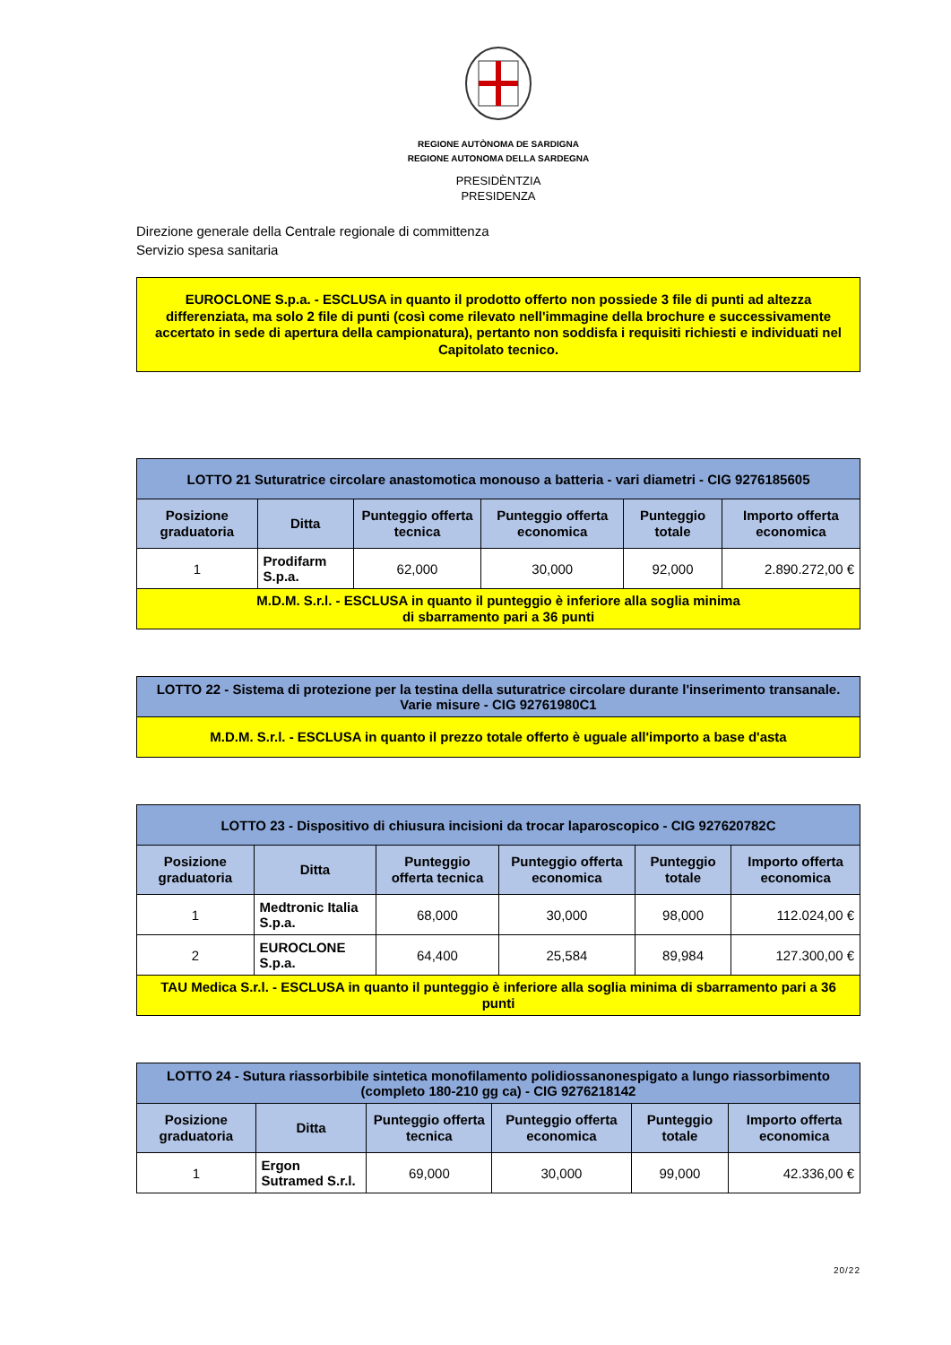REGIONE AUTÒNOMA DE SARDIGNA
REGIONE AUTONOMA DELLA SARDEGNA
PRESIDÈNTZIA
PRESIDENZA
Direzione generale della Centrale regionale di committenza
Servizio spesa sanitaria
EUROCLONE S.p.a. - ESCLUSA in quanto il prodotto offerto non possiede 3 file di punti ad altezza differenziata, ma solo 2 file di punti (così come rilevato nell'immagine della brochure e successivamente accertato in sede di apertura della campionatura), pertanto non soddisfa i requisiti richiesti e individuati nel Capitolato tecnico.
| LOTTO 21 Suturatrice circolare anastomotica monouso a batteria - vari diametri - CIG 9276185605 | | | | | |
| --- | --- | --- | --- | --- | --- |
| Posizione graduatoria | Ditta | Punteggio offerta tecnica | Punteggio offerta economica | Punteggio totale | Importo offerta economica |
| 1 | Prodifarm S.p.a. | 62,000 | 30,000 | 92,000 | 2.890.272,00 € |
| M.D.M. S.r.l. - ESCLUSA in quanto il punteggio è inferiore alla soglia minima di sbarramento pari a 36 punti | | | | | |
| LOTTO 22 - Sistema di protezione per la testina della suturatrice circolare durante l'inserimento transanale. Varie misure - CIG 92761980C1 |
| --- |
| M.D.M. S.r.l. - ESCLUSA in quanto il prezzo totale offerto è uguale all'importo a base d'asta |
| LOTTO 23 - Dispositivo di chiusura incisioni da trocar laparoscopico - CIG 927620782C | | | | | |
| --- | --- | --- | --- | --- | --- |
| Posizione graduatoria | Ditta | Punteggio offerta tecnica | Punteggio offerta economica | Punteggio totale | Importo offerta economica |
| 1 | Medtronic Italia S.p.a. | 68,000 | 30,000 | 98,000 | 112.024,00 € |
| 2 | EUROCLONE S.p.a. | 64,400 | 25,584 | 89,984 | 127.300,00 € |
| TAU Medica S.r.l. - ESCLUSA in quanto il punteggio è inferiore alla soglia minima di sbarramento pari a 36 punti | | | | | |
| LOTTO 24 - Sutura riassorbibile sintetica monofilamento polidiossanonespigato a lungo riassorbimento (completo 180-210 gg ca) - CIG 9276218142 | | | | | |
| --- | --- | --- | --- | --- | --- |
| Posizione graduatoria | Ditta | Punteggio offerta tecnica | Punteggio offerta economica | Punteggio totale | Importo offerta economica |
| 1 | Ergon Sutramed S.r.l. | 69,000 | 30,000 | 99,000 | 42.336,00 € |
20/22